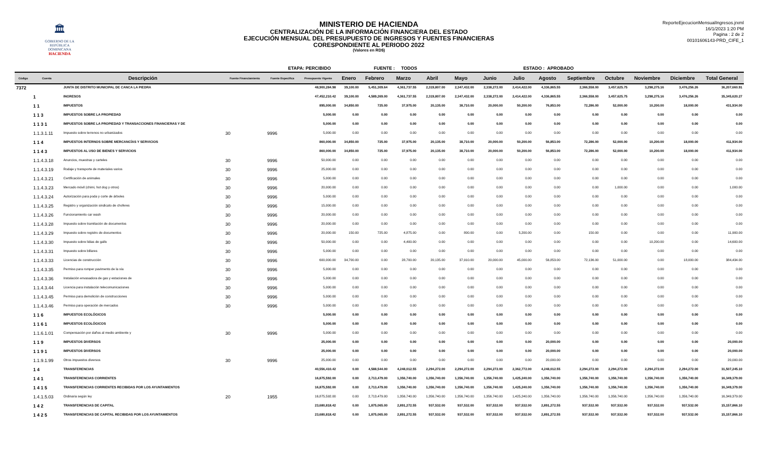🏛
GOBIERNO DE LA
REPÚBLICA
DOMINICANA
HACIENDA
MINISTERIO DE HACIENDA
CENTRALIZACIÓN DE LA INFORMACIÓN FINANCIERA DEL ESTADO
EJECUCIÓN MENSUAL DEL PRESUPUESTO DE INGRESOS Y FUENTES FINANCIERAS
CORESPONDIENTE AL PERIODO 2022
(Valores en RD$)
ReporteEjecucionMensualIngresos.jrxml
16/1/2023 1:20 PM
Pagina : 2 de 2
00101606143-PRD_CIFE_1
ETAPA: PERCIBIDO FUENTE : TODOS ESTADO : APROBADO
| Código | Cuenta | Descripción | Fuente Financiamiento | Fuente Especifica | Presupuesto Vigente | Enero | Febrero | Marzo | Abril | Mayo | Junio | Julio | Agosto | Septiembre | Octubre | Noviembre | Diciembre | Total General |
| --- | --- | --- | --- | --- | --- | --- | --- | --- | --- | --- | --- | --- | --- | --- | --- | --- | --- | --- |
| 7372 | | JUNTA DE DISTRITO MUNICIPAL DE CANCA LA PIEDRA | | | 48,900,284.98 | 39,100.00 | 5,451,309.64 | 4,361,737.55 | 2,319,807.00 | 2,347,432.00 | 2,338,272.00 | 2,414,422.00 | 4,336,865.55 | 2,366,558.00 | 3,457,625.75 | 3,298,275.16 | 3,476,256.26 | 36,207,660.91 |
| | 1 | INGRESOS | | | 47,452,210.42 | 39,100.00 | 4,589,269.00 | 4,361,737.55 | 2,319,807.00 | 2,347,432.00 | 2,338,272.00 | 2,414,422.00 | 4,336,865.55 | 2,366,558.00 | 3,457,625.75 | 3,298,275.16 | 3,476,256.26 | 35,345,620.27 |
| | 1 1 | IMPUESTOS | | | 895,000.00 | 34,850.00 | 725.00 | 37,975.00 | 20,135.00 | 38,710.00 | 20,000.00 | 50,200.00 | 76,853.00 | 72,286.00 | 52,000.00 | 10,200.00 | 18,000.00 | 431,934.00 |
| | 1 1 3 | IMPUESTOS SOBRE LA PROPIEDAD | | | 5,000.00 | 0.00 | 0.00 | 0.00 | 0.00 | 0.00 | 0.00 | 0.00 | 0.00 | 0.00 | 0.00 | 0.00 | 0.00 | 0.00 |
| | 1 1 3 1 | IMPUESTOS SOBRE LA PROPIEDAD Y TRANSACCIONES FINANCIERAS Y DE | | | 5,000.00 | 0.00 | 0.00 | 0.00 | 0.00 | 0.00 | 0.00 | 0.00 | 0.00 | 0.00 | 0.00 | 0.00 | 0.00 | 0.00 |
| | 1.1.3.1.11 | Impuesto sobre terrenos no urbanizados | 30 | 9996 | 5,000.00 | 0.00 | 0.00 | 0.00 | 0.00 | 0.00 | 0.00 | 0.00 | 0.00 | 0.00 | 0.00 | 0.00 | 0.00 | 0.00 |
| | 1 1 4 | IMPUESTOS INTERNOS SOBRE MERCANCÍAS Y SERVICIOS | | | 860,000.00 | 34,850.00 | 725.00 | 37,975.00 | 20,135.00 | 38,710.00 | 20,000.00 | 50,200.00 | 56,853.00 | 72,286.00 | 52,000.00 | 10,200.00 | 18,000.00 | 411,934.00 |
| | 1 1 4 3 | IMPUESTOS AL USO DE BIENES Y SERVICIOS | | | 860,000.00 | 34,850.00 | 725.00 | 37,975.00 | 20,135.00 | 38,710.00 | 20,000.00 | 50,200.00 | 56,853.00 | 72,286.00 | 52,000.00 | 10,200.00 | 18,000.00 | 411,934.00 |
| | 1.1.4.3.18 | Anuncios, muestras y carteles | 30 | 9996 | 50,000.00 | 0.00 | 0.00 | 0.00 | 0.00 | 0.00 | 0.00 | 0.00 | 0.00 | 0.00 | 0.00 | 0.00 | 0.00 | 0.00 |
| | 1.1.4.3.19 | Rodaje y transporte de materiales varios | 30 | 9996 | 25,000.00 | 0.00 | 0.00 | 0.00 | 0.00 | 0.00 | 0.00 | 0.00 | 0.00 | 0.00 | 0.00 | 0.00 | 0.00 | 0.00 |
| | 1.1.4.3.21 | Certificación de animales | 30 | 9996 | 5,000.00 | 0.00 | 0.00 | 0.00 | 0.00 | 0.00 | 0.00 | 0.00 | 0.00 | 0.00 | 0.00 | 0.00 | 0.00 | 0.00 |
| | 1.1.4.3.23 | Mercado móvil (chimi, hot dog y otros) | 30 | 9996 | 20,000.00 | 0.00 | 0.00 | 0.00 | 0.00 | 0.00 | 0.00 | 0.00 | 0.00 | 0.00 | 1,000.00 | 0.00 | 0.00 | 1,000.00 |
| | 1.1.4.3.24 | Autorización para poda y corte de árboles | 30 | 9996 | 5,000.00 | 0.00 | 0.00 | 0.00 | 0.00 | 0.00 | 0.00 | 0.00 | 0.00 | 0.00 | 0.00 | 0.00 | 0.00 | 0.00 |
| | 1.1.4.3.25 | Registro y organización sindicato de choferes | 30 | 9996 | 15,000.00 | 0.00 | 0.00 | 0.00 | 0.00 | 0.00 | 0.00 | 0.00 | 0.00 | 0.00 | 0.00 | 0.00 | 0.00 | 0.00 |
| | 1.1.4.3.26 | Funcionamiento car wash | 30 | 9996 | 20,000.00 | 0.00 | 0.00 | 0.00 | 0.00 | 0.00 | 0.00 | 0.00 | 0.00 | 0.00 | 0.00 | 0.00 | 0.00 | 0.00 |
| | 1.1.4.3.28 | Impuesto sobre tramitación de documentos | 30 | 9996 | 20,000.00 | 0.00 | 0.00 | 0.00 | 0.00 | 0.00 | 0.00 | 0.00 | 0.00 | 0.00 | 0.00 | 0.00 | 0.00 | 0.00 |
| | 1.1.4.3.29 | Impuesto sobre registro de documentos | 30 | 9996 | 20,000.00 | 150.00 | 725.00 | 4,875.00 | 0.00 | 800.00 | 0.00 | 5,200.00 | 0.00 | 150.00 | 0.00 | 0.00 | 0.00 | 11,900.00 |
| | 1.1.4.3.30 | Impuesto sobre lidias de gallo | 30 | 9996 | 50,000.00 | 0.00 | 0.00 | 4,400.00 | 0.00 | 0.00 | 0.00 | 0.00 | 0.00 | 0.00 | 0.00 | 10,200.00 | 0.00 | 14,600.00 |
| | 1.1.4.3.31 | Impuesto sobre billares | 30 | 9996 | 5,000.00 | 0.00 | 0.00 | 0.00 | 0.00 | 0.00 | 0.00 | 0.00 | 0.00 | 0.00 | 0.00 | 0.00 | 0.00 | 0.00 |
| | 1.1.4.3.33 | Licencias de construcción | 30 | 9996 | 600,000.00 | 34,700.00 | 0.00 | 28,700.00 | 20,135.00 | 37,910.00 | 20,000.00 | 45,000.00 | 56,853.00 | 72,136.00 | 51,000.00 | 0.00 | 18,000.00 | 384,434.00 |
| | 1.1.4.3.35 | Permiso para romper pavimento de la vía | 30 | 9996 | 5,000.00 | 0.00 | 0.00 | 0.00 | 0.00 | 0.00 | 0.00 | 0.00 | 0.00 | 0.00 | 0.00 | 0.00 | 0.00 | 0.00 |
| | 1.1.4.3.36 | Instalación envasadora de gas y estaciones de | 30 | 9996 | 5,000.00 | 0.00 | 0.00 | 0.00 | 0.00 | 0.00 | 0.00 | 0.00 | 0.00 | 0.00 | 0.00 | 0.00 | 0.00 | 0.00 |
| | 1.1.4.3.44 | Licencia para instalación telecomunicaciones | 30 | 9996 | 5,000.00 | 0.00 | 0.00 | 0.00 | 0.00 | 0.00 | 0.00 | 0.00 | 0.00 | 0.00 | 0.00 | 0.00 | 0.00 | 0.00 |
| | 1.1.4.3.45 | Permiso para demolición de construcciones | 30 | 9996 | 5,000.00 | 0.00 | 0.00 | 0.00 | 0.00 | 0.00 | 0.00 | 0.00 | 0.00 | 0.00 | 0.00 | 0.00 | 0.00 | 0.00 |
| | 1.1.4.3.46 | Permiso para operación de mercados | 30 | 9996 | 5,000.00 | 0.00 | 0.00 | 0.00 | 0.00 | 0.00 | 0.00 | 0.00 | 0.00 | 0.00 | 0.00 | 0.00 | 0.00 | 0.00 |
| | 1 1 6 | IMPUESTOS ECOLÓGICOS | | | 5,000.00 | 0.00 | 0.00 | 0.00 | 0.00 | 0.00 | 0.00 | 0.00 | 0.00 | 0.00 | 0.00 | 0.00 | 0.00 | 0.00 |
| | 1 1 6 1 | IMPUESTOS ECOLÓGICOS | | | 5,000.00 | 0.00 | 0.00 | 0.00 | 0.00 | 0.00 | 0.00 | 0.00 | 0.00 | 0.00 | 0.00 | 0.00 | 0.00 | 0.00 |
| | 1.1.6.1.01 | Compensación por daños al medio ambiente y | 30 | 9996 | 5,000.00 | 0.00 | 0.00 | 0.00 | 0.00 | 0.00 | 0.00 | 0.00 | 0.00 | 0.00 | 0.00 | 0.00 | 0.00 | 0.00 |
| | 1 1 9 | IMPUESTOS DIVERSOS | | | 25,000.00 | 0.00 | 0.00 | 0.00 | 0.00 | 0.00 | 0.00 | 0.00 | 20,000.00 | 0.00 | 0.00 | 0.00 | 0.00 | 20,000.00 |
| | 1 1 9 1 | IMPUESTOS DIVERSOS | | | 25,000.00 | 0.00 | 0.00 | 0.00 | 0.00 | 0.00 | 0.00 | 0.00 | 20,000.00 | 0.00 | 0.00 | 0.00 | 0.00 | 20,000.00 |
| | 1.1.9.1.99 | Otros impuestos diversos | 30 | 9996 | 25,000.00 | 0.00 | 0.00 | 0.00 | 0.00 | 0.00 | 0.00 | 0.00 | 20,000.00 | 0.00 | 0.00 | 0.00 | 0.00 | 20,000.00 |
| | 1 4 | TRANSFERENCIAS | | | 40,556,410.42 | 0.00 | 4,588,544.00 | 4,248,012.55 | 2,294,272.00 | 2,294,272.00 | 2,294,272.00 | 2,362,772.00 | 4,248,012.55 | 2,294,272.00 | 2,294,272.00 | 2,294,272.00 | 2,294,272.00 | 31,507,245.10 |
| | 1 4 1 | TRANSFERENCIAS CORRIENTES | | | 16,875,592.00 | 0.00 | 2,713,479.00 | 1,356,740.00 | 1,356,740.00 | 1,356,740.00 | 1,356,740.00 | 1,425,240.00 | 1,356,740.00 | 1,356,740.00 | 1,356,740.00 | 1,356,740.00 | 1,356,740.00 | 16,349,379.00 |
| | 1 4 1 5 | TRANSFERENCIAS CORRIENTES RECIBIDAS POR LOS AYUNTAMIENTOS | | | 16,875,592.00 | 0.00 | 2,713,479.00 | 1,356,740.00 | 1,356,740.00 | 1,356,740.00 | 1,356,740.00 | 1,425,240.00 | 1,356,740.00 | 1,356,740.00 | 1,356,740.00 | 1,356,740.00 | 1,356,740.00 | 16,349,379.00 |
| | 1.4.1.5.03 | Ordinaria según ley | 20 | 1955 | 16,875,592.00 | 0.00 | 2,713,479.00 | 1,356,740.00 | 1,356,740.00 | 1,356,740.00 | 1,356,740.00 | 1,425,240.00 | 1,356,740.00 | 1,356,740.00 | 1,356,740.00 | 1,356,740.00 | 1,356,740.00 | 16,349,379.00 |
| | 1 4 2 | TRANSFERENCIAS DE CAPITAL | | | 23,680,818.42 | 0.00 | 1,875,065.00 | 2,891,272.55 | 937,532.00 | 937,532.00 | 937,532.00 | 937,532.00 | 2,891,272.55 | 937,532.00 | 937,532.00 | 937,532.00 | 937,532.00 | 15,157,866.10 |
| | 1 4 2 5 | TRANSFERENCIAS DE CAPITAL RECIBIDAS POR LOS AYUNTAMIENTOS | | | 23,680,818.42 | 0.00 | 1,875,065.00 | 2,891,272.55 | 937,532.00 | 937,532.00 | 937,532.00 | 937,532.00 | 2,891,272.55 | 937,532.00 | 937,532.00 | 937,532.00 | 937,532.00 | 15,157,866.10 |